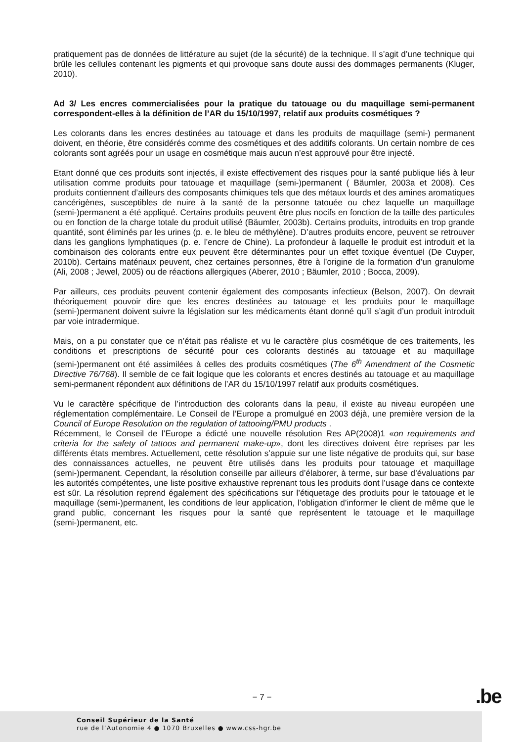pratiquement pas de données de littérature au sujet (de la sécurité) de la technique. Il s’agit d’une technique qui brûle les cellules contenant les pigments et qui provoque sans doute aussi des dommages permanents (Kluger, 2010).
Ad 3/ Les encres commercialisées pour la pratique du tatouage ou du maquillage semi-permanent correspondent-elles à la définition de l’AR du 15/10/1997, relatif aux produits cosmétiques ?
Les colorants dans les encres destinées au tatouage et dans les produits de maquillage (semi-) permanent doivent, en théorie, être considérés comme des cosmétiques et des additifs colorants. Un certain nombre de ces colorants sont agréés pour un usage en cosmétique mais aucun n’est approuvé pour être injecté.
Etant donné que ces produits sont injectés, il existe effectivement des risques pour la santé publique liés à leur utilisation comme produits pour tatouage et maquillage (semi-)permanent ( Bäumler, 2003a et 2008). Ces produits contiennent d’ailleurs des composants chimiques tels que des métaux lourds et des amines aromatiques cancérigènes, susceptibles de nuire à la santé de la personne tatouée ou chez laquelle un maquillage (semi-)permanent a été appliqué. Certains produits peuvent être plus nocifs en fonction de la taille des particules ou en fonction de la charge totale du produit utilisé (Bäumler, 2003b). Certains produits, introduits en trop grande quantité, sont éliminés par les urines (p. e. le bleu de méthylène). D’autres produits encore, peuvent se retrouver dans les ganglions lymphatiques (p. e. l’encre de Chine). La profondeur à laquelle le produit est introduit et la combinaison des colorants entre eux peuvent être déterminantes pour un effet toxique éventuel (De Cuyper, 2010b). Certains matériaux peuvent, chez certaines personnes, être à l’origine de la formation d’un granulome (Ali, 2008 ; Jewel, 2005) ou de réactions allergiques (Aberer, 2010 ; Bäumler, 2010 ; Bocca, 2009).
Par ailleurs, ces produits peuvent contenir également des composants infectieux (Belson, 2007). On devrait théoriquement pouvoir dire que les encres destinées au tatouage et les produits pour le maquillage (semi-)permanent doivent suivre la législation sur les médicaments étant donné qu’il s’agit d’un produit introduit par voie intradermique.
Mais, on a pu constater que ce n’était pas réaliste et vu le caractère plus cosmétique de ces traitements, les conditions et prescriptions de sécurité pour ces colorants destinés au tatouage et au maquillage (semi-)permanent ont été assimilées à celles des produits cosmétiques (The 6<sup>th</sup> Amendment of the Cosmetic Directive 76/768). Il semble de ce fait logique que les colorants et encres destinés au tatouage et au maquillage semi-permanent répondent aux définitions de l’AR du 15/10/1997 relatif aux produits cosmétiques.
Vu le caractère spécifique de l’introduction des colorants dans la peau, il existe au niveau européen une réglementation complémentaire. Le Conseil de l’Europe a promulgué en 2003 déjà, une première version de la Council of Europe Resolution on the regulation of tattooing/PMU products .
Récemment, le Conseil de l’Europe a édicté une nouvelle résolution Res AP(2008)1 «on requirements and criteria for the safety of tattoos and permanent make-up», dont les directives doivent être reprises par les différents états membres. Actuellement, cette résolution s’appuie sur une liste négative de produits qui, sur base des connaissances actuelles, ne peuvent être utilisés dans les produits pour tatouage et maquillage (semi-)permanent. Cependant, la résolution conseille par ailleurs d’élaborer, à terme, sur base d’évaluations par les autorités compétentes, une liste positive exhaustive reprenant tous les produits dont l’usage dans ce contexte est sûr. La résolution reprend également des spécifications sur l’étiquetage des produits pour le tatouage et le maquillage (semi-)permanent, les conditions de leur application, l’obligation d’informer le client de même que le grand public, concernant les risques pour la santé que représentent le tatouage et le maquillage (semi-)permanent, etc.
− 7 − .be
Conseil Supérieur de la Santé
rue de l’Autonomie 4 ● 1070 Bruxelles ● www.css-hgr.be